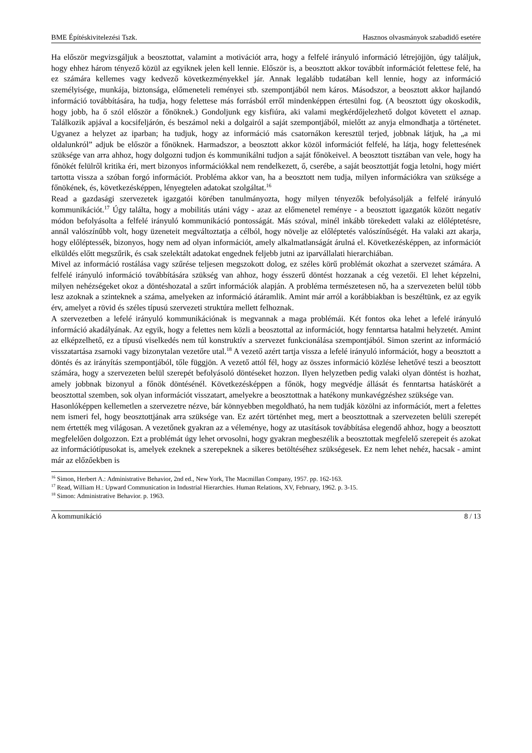BME Építéskivitelezési Tszk. Hasznos olvasmányok szabadidő esetére
Ha először megvizsgáljuk a beosztottat, valamint a motivációt arra, hogy a felfelé irányuló információ létrejöjjön, úgy találjuk, hogy ehhez három tényező közül az egyiknek jelen kell lennie. Először is, a beosztott akkor továbbít információt felettese felé, ha ez számára kellemes vagy kedvező következményekkel jár. Annak legalább tudatában kell lennie, hogy az információ személyisége, munkája, biztonsága, előmeneteli reményei stb. szempontjából nem káros. Másodszor, a beosztott akkor hajlandó információ továbbítására, ha tudja, hogy felettese más forrásból erről mindenképpen értesülni fog. (A beosztott úgy okoskodik, hogy jobb, ha ő szól először a főnöknek.) Gondoljunk egy kisfiúra, aki valami megkérdőjelezhető dolgot követett el aznap. Találkozik apjával a kocsifeljárón, és beszámol neki a dolgairól a saját szempontjából, mielőtt az anyja elmondhatja a történetet. Ugyanez a helyzet az iparban; ha tudjuk, hogy az információ más csatornákon keresztül terjed, jobbnak látjuk, ha „a mi oldalunkról” adjuk be először a főnöknek. Harmadszor, a beosztott akkor közöl információt felfelé, ha látja, hogy felettesének szüksége van arra ahhoz, hogy dolgozni tudjon és kommunikálni tudjon a saját főnökeivel. A beosztott tisztában van vele, hogy ha főnökét felülről kritika éri, mert bizonyos információkkal nem rendelkezett, ő, cserébe, a saját beosztottját fogja letolni, hogy miért tartotta vissza a szóban forgó információt. Probléma akkor van, ha a beosztott nem tudja, milyen információkra van szüksége a főnökének, és, következésképpen, lényegtelen adatokat szolgáltat.<sup>16</sup>
Read a gazdasági szervezetek igazgatói körében tanulmányozta, hogy milyen tényezők befolyásolják a felfelé irányuló kommunikációt.<sup>17</sup> Úgy találta, hogy a mobilitás utáni vágy - azaz az előmenetel reménye - a beosztott igazgatók között negatív módon befolyásolta a felfelé irányuló kommunikáció pontosságát. Más szóval, minél inkább törekedett valaki az előléptetésre, annál valószínűbb volt, hogy üzeneteit megváltoztatja a célból, hogy növelje az előléptetés valószínűségét. Ha valaki azt akarja, hogy előléptessék, bizonyos, hogy nem ad olyan információt, amely alkalmatlanságát árulná el. Következésképpen, az információt elküldés előtt megszűrik, és csak szelektált adatokat engednek feljebb jutni az iparvállalati hierarchiában.
Mivel az információ rostálása vagy szűrése teljesen megszokott dolog, ez széles körű problémát okozhat a szervezet számára. A felfelé irányuló információ továbbítására szükség van ahhoz, hogy ésszerű döntést hozzanak a cég vezetői. El lehet képzelni, milyen nehézségeket okoz a döntéshozatal a szűrt információk alapján. A probléma természetesen nő, ha a szervezeten belül több lesz azoknak a szinteknek a száma, amelyeken az információ átáramlik. Amint már arról a korábbiakban is beszéltünk, ez az egyik érv, amelyet a rövid és széles típusú szervezeti struktúra mellett felhoznak.
A szervezetben a lefelé irányuló kommunikációnak is megvannak a maga problémái. Két fontos oka lehet a lefelé irányuló információ akadályának. Az egyik, hogy a felettes nem közli a beosztottal az információt, hogy fenntartsa hatalmi helyzetét. Amint az elképzelhető, ez a típusú viselkedés nem túl konstruktív a szervezet funkcionálása szempontjából. Simon szerint az információ visszatartása zsarnoki vagy bizonytalan vezetőre utal.<sup>18</sup> A vezető azért tartja vissza a lefelé irányuló információt, hogy a beosztott a döntés és az irányítás szempontjából, tőle függjön. A vezető attól fél, hogy az összes információ közlése lehetővé teszi a beosztott számára, hogy a szervezeten belül szerepét befolyásoló döntéseket hozzon. Ilyen helyzetben pedig valaki olyan döntést is hozhat, amely jobbnak bizonyul a főnök döntésénél. Következésképpen a főnök, hogy megvédje állását és fenntartsa hatáskörét a beosztottal szemben, sok olyan információt visszatart, amelyekre a beosztottnak a hatékony munkavégzéshez szüksége van.
Hasonlóképpen kellemetlen a szervezetre nézve, bár könnyebben megoldható, ha nem tudják közölni az információt, mert a felettes nem ismeri fel, hogy beosztottjának arra szüksége van. Ez azért történhet meg, mert a beosztottnak a szervezeten belüli szerepét nem értették meg világosan. A vezetőnek gyakran az a véleménye, hogy az utasítások továbbítása elegendő ahhoz, hogy a beosztott megfelelően dolgozzon. Ezt a problémát úgy lehet orvosolni, hogy gyakran megbeszélik a beosztottak megfelelő szerepeit és azokat az információtípusokat is, amelyek ezeknek a szerepeknek a sikeres betöltéséhez szükségesek. Ez nem lehet nehéz, hacsak - amint már az előzőekben is
<sup>16</sup> Simon, Herbert A.: Administrative Behavior, 2nd ed., New York, The Macmillan Company, 1957. pp. 162-163.
<sup>17</sup> Read, William H.: Upward Communication in Industrial Hierarchies. Human Relations, XV, February, 1962. p. 3-15.
<sup>18</sup> Simon: Administrative Behavior. p. 1963.
A kommunikáció 8 / 13